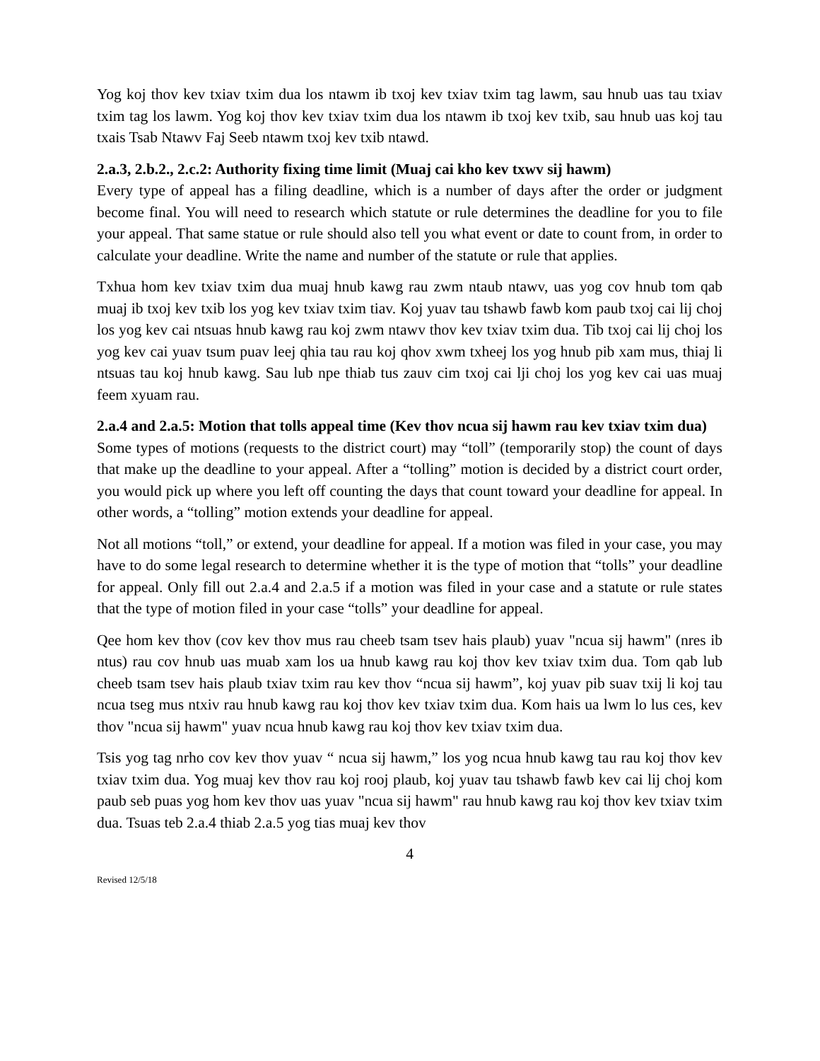Yog koj thov kev txiav txim dua los ntawm ib txoj kev txiav txim tag lawm, sau hnub uas tau txiav txim tag los lawm. Yog koj thov kev txiav txim dua los ntawm ib txoj kev txib, sau hnub uas koj tau txais Tsab Ntawv Faj Seeb ntawm txoj kev txib ntawd.
2.a.3, 2.b.2., 2.c.2: Authority fixing time limit (Muaj cai kho kev txwv sij hawm)
Every type of appeal has a filing deadline, which is a number of days after the order or judgment become final. You will need to research which statute or rule determines the deadline for you to file your appeal. That same statue or rule should also tell you what event or date to count from, in order to calculate your deadline. Write the name and number of the statute or rule that applies.
Txhua hom kev txiav txim dua muaj hnub kawg rau zwm ntaub ntawv, uas yog cov hnub tom qab muaj ib txoj kev txib los yog kev txiav txim tiav. Koj yuav tau tshawb fawb kom paub txoj cai lij choj los yog kev cai ntsuas hnub kawg rau koj zwm ntawv thov kev txiav txim dua. Tib txoj cai lij choj los yog kev cai yuav tsum puav leej qhia tau rau koj qhov xwm txheej los yog hnub pib xam mus, thiaj li ntsuas tau koj hnub kawg. Sau lub npe thiab tus zauv cim txoj cai lji choj los yog kev cai uas muaj feem xyuam rau.
2.a.4 and 2.a.5: Motion that tolls appeal time (Kev thov ncua sij hawm rau kev txiav txim dua)
Some types of motions (requests to the district court) may “toll” (temporarily stop) the count of days that make up the deadline to your appeal. After a “tolling” motion is decided by a district court order, you would pick up where you left off counting the days that count toward your deadline for appeal. In other words, a “tolling” motion extends your deadline for appeal.
Not all motions “toll,” or extend, your deadline for appeal. If a motion was filed in your case, you may have to do some legal research to determine whether it is the type of motion that “tolls” your deadline for appeal. Only fill out 2.a.4 and 2.a.5 if a motion was filed in your case and a statute or rule states that the type of motion filed in your case “tolls” your deadline for appeal.
Qee hom kev thov (cov kev thov mus rau cheeb tsam tsev hais plaub) yuav "ncua sij hawm" (nres ib ntus) rau cov hnub uas muab xam los ua hnub kawg rau koj thov kev txiav txim dua. Tom qab lub cheeb tsam tsev hais plaub txiav txim rau kev thov “ncua sij hawm”, koj yuav pib suav txij li koj tau ncua tseg mus ntxiv rau hnub kawg rau koj thov kev txiav txim dua. Kom hais ua lwm lo lus ces, kev thov "ncua sij hawm" yuav ncua hnub kawg rau koj thov kev txiav txim dua.
Tsis yog tag nrho cov kev thov yuav “ ncua sij hawm,” los yog ncua hnub kawg tau rau koj thov kev txiav txim dua. Yog muaj kev thov rau koj rooj plaub, koj yuav tau tshawb fawb kev cai lij choj kom paub seb puas yog hom kev thov uas yuav "ncua sij hawm" rau hnub kawg rau koj thov kev txiav txim dua. Tsuas teb 2.a.4 thiab 2.a.5 yog tias muaj kev thov
4
Revised 12/5/18